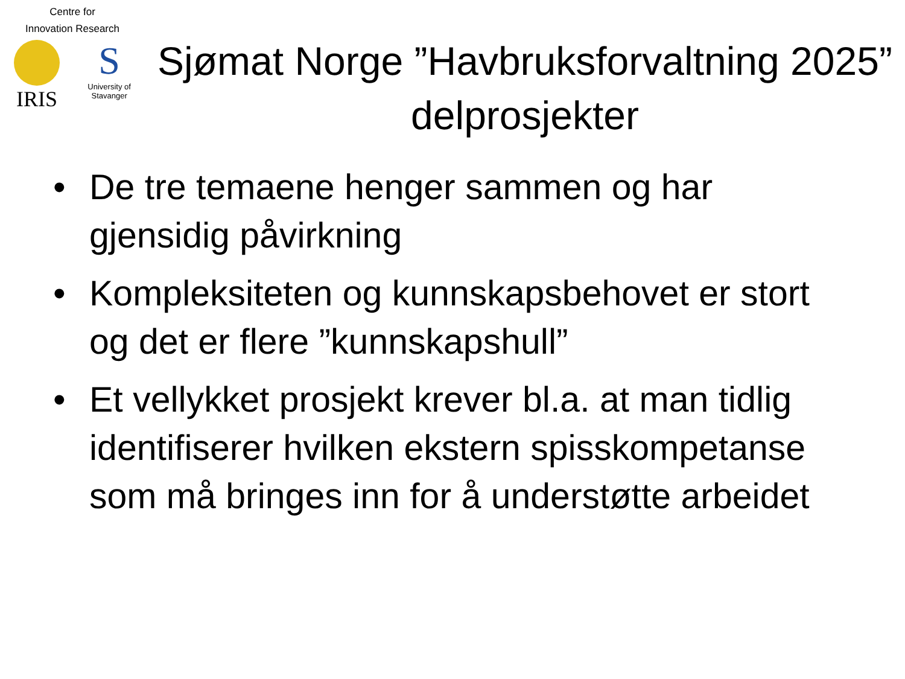Centre for
Innovation Research
IRIS
S
University of
Stavanger
Sjømat Norge ”Havbruksforvaltning 2025” delprosjekter
• De tre temaene henger sammen og har gjensidig påvirkning
• Kompleksiteten og kunnskapsbehovet er stort og det er flere ”kunnskapshull”
• Et vellykket prosjekt krever bl.a. at man tidlig identifiserer hvilken ekstern spisskompetanse som må bringes inn for å understøtte arbeidet